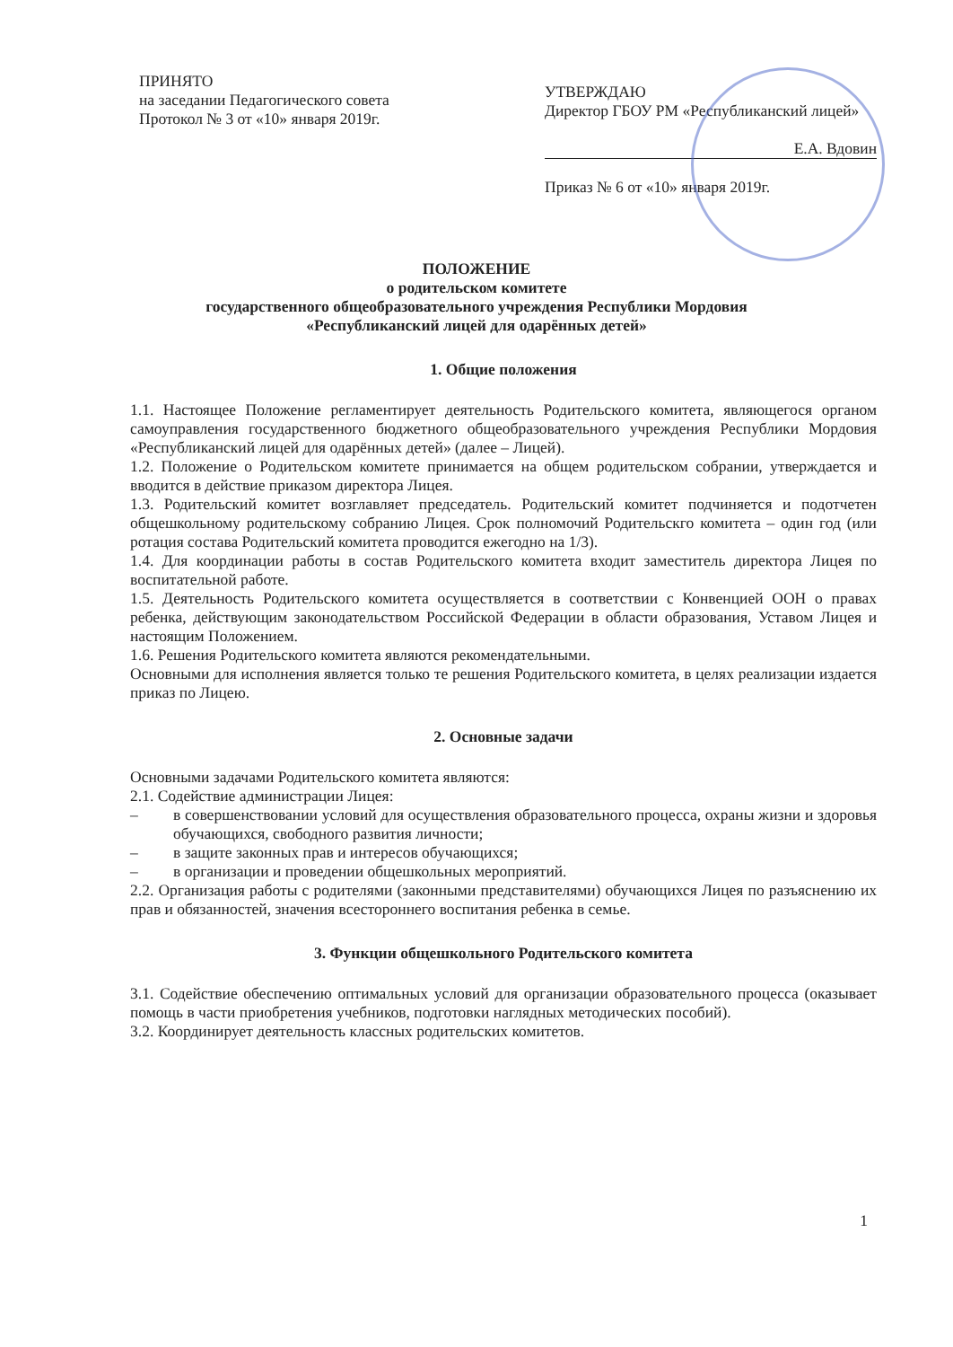ПРИНЯТО
на заседании Педагогического совета
Протокол № 3 от «10» января 2019г.
УТВЕРЖДАЮ
Директор ГБОУ РМ «Республиканский лицей»
Е.А. Вдовин
Приказ № 6 от «10» января 2019г.
ПОЛОЖЕНИЕ
о родительском комитете
государственного общеобразовательного учреждения Республики Мордовия
«Республиканский лицей для одарённых детей»
1. Общие положения
1.1. Настоящее Положение регламентирует деятельность Родительского комитета, являющегося органом самоуправления государственного бюджетного общеобразовательного учреждения Республики Мордовия «Республиканский лицей для одарённых детей» (далее – Лицей).
1.2. Положение о Родительском комитете принимается на общем родительском собрании, утверждается и вводится в действие приказом директора Лицея.
1.3. Родительский комитет возглавляет председатель. Родительский комитет подчиняется и подотчетен общешкольному родительскому собранию Лицея. Срок полномочий Родительскго комитета – один год (или ротация состава Родительский комитета проводится ежегодно на 1/3).
1.4. Для координации работы в состав Родительского комитета входит заместитель директора Лицея по воспитательной работе.
1.5. Деятельность Родительского комитета осуществляется в соответствии с Конвенцией ООН о правах ребенка, действующим законодательством Российской Федерации в области образования, Уставом Лицея и настоящим Положением.
1.6. Решения Родительского комитета являются рекомендательными.
Основными для исполнения является только те решения Родительского комитета, в целях реализации издается приказ по Лицею.
2. Основные задачи
Основными задачами Родительского комитета являются:
2.1. Содействие администрации Лицея:
– в совершенствовании условий для осуществления образовательного процесса, охраны жизни и здоровья обучающихся, свободного развития личности;
– в защите законных прав и интересов обучающихся;
– в организации и проведении общешкольных мероприятий.
2.2. Организация работы с родителями (законными представителями) обучающихся Лицея по разъяснению их прав и обязанностей, значения всестороннего воспитания ребенка в семье.
3. Функции общешкольного Родительского комитета
3.1. Содействие обеспечению оптимальных условий для организации образовательного процесса (оказывает помощь в части приобретения учебников, подготовки наглядных методических пособий).
3.2. Координирует деятельность классных родительских комитетов.
1